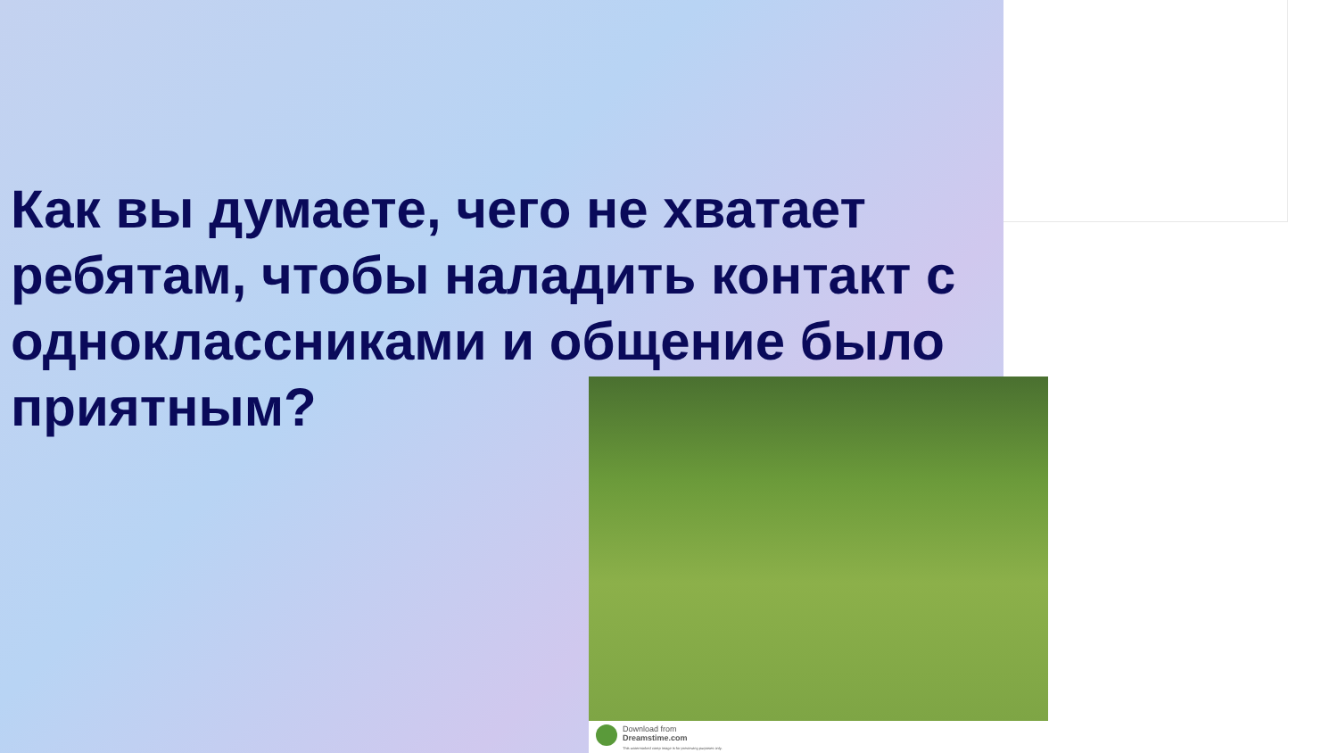Как вы думаете, чего не хватает ребятам, чтобы наладить контакт с одноклассниками и общение было приятным?
Download from
Dreamstime.com
This watermarked comp image is for previewing purposes only.